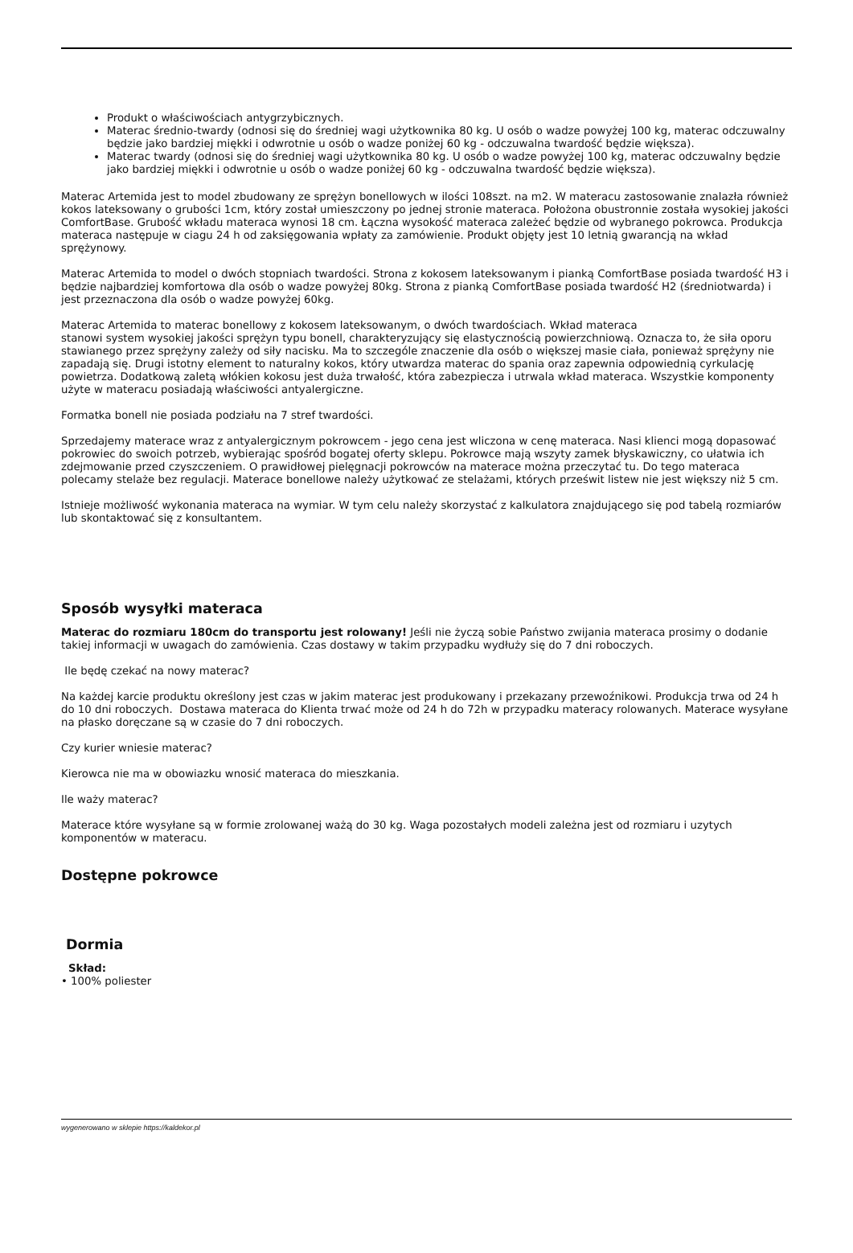Produkt o właściwościach antygrzybicznych.
Materac średnio-twardy (odnosi się do średniej wagi użytkownika 80 kg. U osób o wadze powyżej 100 kg, materac odczuwalny będzie jako bardziej miękki i odwrotnie u osób o wadze poniżej 60 kg - odczuwalna twardość będzie większa).
Materac twardy (odnosi się do średniej wagi użytkownika 80 kg. U osób o wadze powyżej 100 kg, materac odczuwalny będzie jako bardziej miękki i odwrotnie u osób o wadze poniżej 60 kg - odczuwalna twardość będzie większa).
Materac Artemida jest to model zbudowany ze sprężyn bonellowych w ilości 108szt. na m2. W materacu zastosowanie znalazła również kokos lateksowany o grubości 1cm, który został umieszczony po jednej stronie materaca. Położona obustronnie została wysokiej jakości ComfortBase. Grubość wkładu materaca wynosi 18 cm. Łączna wysokość materaca zależeć będzie od wybranego pokrowca. Produkcja materaca następuje w ciagu 24 h od zaksięgowania wpłaty za zamówienie. Produkt objęty jest 10 letnią gwarancją na wkład sprężynowy.
Materac Artemida to model o dwóch stopniach twardości. Strona z kokosem lateksowanym i pianką ComfortBase posiada twardość H3 i będzie najbardziej komfortowa dla osób o wadze powyżej 80kg. Strona z pianką ComfortBase posiada twardość H2 (średniotwarda) i jest przeznaczona dla osób o wadze powyżej 60kg.
Materac Artemida to materac bonellowy z kokosem lateksowanym, o dwóch twardościach. Wkład materaca
stanowi system wysokiej jakości sprężyn typu bonell, charakteryzujący się elastycznością powierzchniową. Oznacza to, że siła oporu stawianego przez sprężyny zależy od siły nacisku. Ma to szczególe znaczenie dla osób o większej masie ciała, ponieważ sprężyny nie zapadają się. Drugi istotny element to naturalny kokos, który utwardza materac do spania oraz zapewnia odpowiednią cyrkulację powietrza. Dodatkową zaletą włókien kokosu jest duża trwałość, która zabezpiecza i utrwala wkład materaca. Wszystkie komponenty użyte w materacu posiadają właściwości antyalergiczne.
Formatka bonell nie posiada podziału na 7 stref twardości.
Sprzedajemy materace wraz z antyalergicznym pokrowcem - jego cena jest wliczona w cenę materaca. Nasi klienci mogą dopasować pokrowiec do swoich potrzeb, wybierając spośród bogatej oferty sklepu. Pokrowce mają wszyty zamek błyskawiczny, co ułatwia ich zdejmowanie przed czyszczeniem. O prawidłowej pielęgnacji pokrowców na materace można przeczytać tu. Do tego materaca polecamy stelaże bez regulacji. Materace bonellowe należy użytkować ze stelażami, których prześwit listew nie jest większy niż 5 cm.
Istnieje możliwość wykonania materaca na wymiar. W tym celu należy skorzystać z kalkulatora znajdującego się pod tabelą rozmiarów lub skontaktować się z konsultantem.
Sposób wysyłki materaca
Materac do rozmiaru 180cm do transportu jest rolowany! Jeśli nie życzą sobie Państwo zwijania materaca prosimy o dodanie takiej informacji w uwagach do zamówienia. Czas dostawy w takim przypadku wydłuży się do 7 dni roboczych.
Ile będę czekać na nowy materac?
Na każdej karcie produktu określony jest czas w jakim materac jest produkowany i przekazany przewoźnikowi. Produkcja trwa od 24 h do 10 dni roboczych. Dostawa materaca do Klienta trwać może od 24 h do 72h w przypadku materacy rolowanych. Materace wysyłane na płasko doręczane są w czasie do 7 dni roboczych.
Czy kurier wniesie materac?
Kierowca nie ma w obowiazku wnosić materaca do mieszkania.
Ile waży materac?
Materace które wysyłane są w formie zrolowanej ważą do 30 kg. Waga pozostałych modeli zależna jest od rozmiaru i uzytych komponentów w materacu.
Dostępne pokrowce
Dormia
Skład:
• 100% poliester
wygenerowano w sklepie https://kaldekor.pl